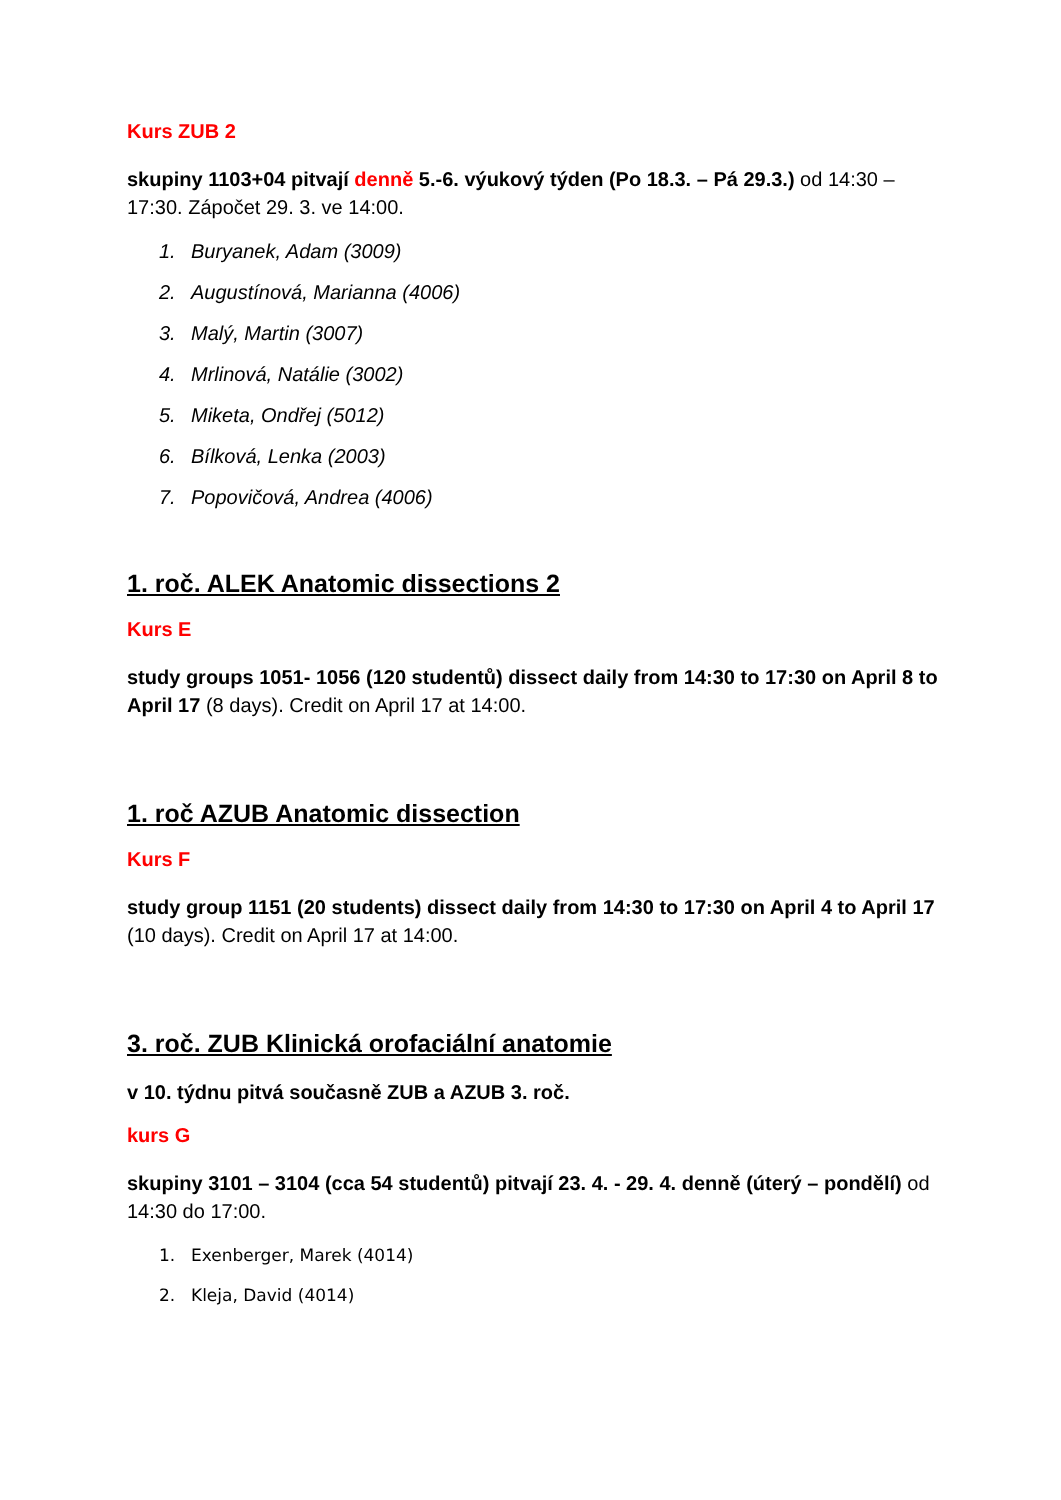Kurs ZUB 2
skupiny 1103+04 pitvají denně 5.-6. výukový týden (Po 18.3. – Pá 29.3.) od 14:30 –17:30. Zápočet 29. 3. ve 14:00.
1. Buryanek, Adam (3009)
2. Augustínová, Marianna (4006)
3. Malý, Martin (3007)
4. Mrlinová, Natálie (3002)
5. Miketa, Ondřej (5012)
6. Bílková, Lenka (2003)
7. Popovičová, Andrea (4006)
1. roč. ALEK Anatomic dissections 2
Kurs E
study groups 1051- 1056 (120 studentů) dissect daily from 14:30 to 17:30 on April 8 to April 17 (8 days). Credit on April 17 at 14:00.
1. roč AZUB Anatomic dissection
Kurs F
study group 1151 (20 students) dissect daily from 14:30 to 17:30 on April 4 to April 17 (10 days). Credit on April 17 at 14:00.
3. roč. ZUB Klinická orofaciální anatomie
v 10. týdnu pitvá současně ZUB a AZUB 3. roč.
kurs G
skupiny 3101 – 3104 (cca 54 studentů) pitvají 23. 4. - 29. 4. denně (úterý – pondělí) od 14:30 do 17:00.
1. Exenberger, Marek (4014)
2. Kleja, David (4014)